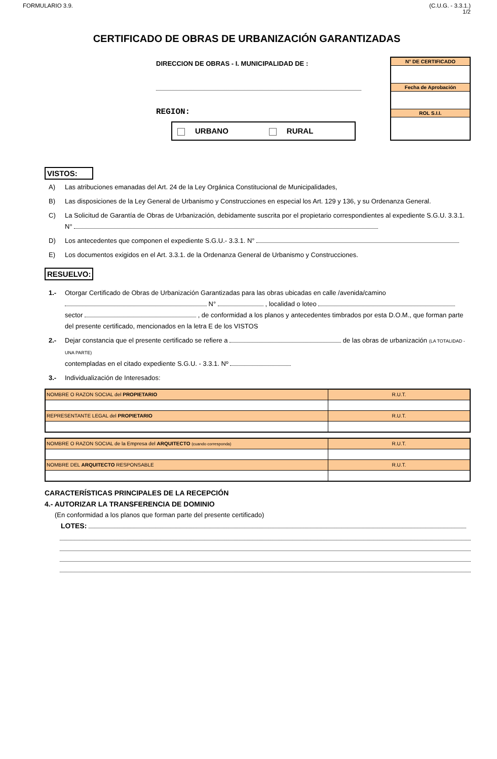FORMULARIO 3.9. (C.U.G. - 3.3.1.)
1/2
CERTIFICADO DE OBRAS DE URBANIZACIÓN GARANTIZADAS
DIRECCION DE OBRAS - I. MUNICIPALIDAD DE :
REGION:
URBANO RURAL
N° DE CERTIFICADO
Fecha de Aprobación
ROL S.I.I.
VISTOS:
A) Las atribuciones emanadas del Art. 24 de la Ley Orgánica Constitucional de Municipalidades,
B) Las disposiciones de la Ley General de Urbanismo y Construcciones en especial los Art. 129 y 136, y su Ordenanza General.
C) La Solicitud de Garantía de Obras de Urbanización, debidamente suscrita por el propietario correspondientes al expediente S.G.U. 3.3.1. N°
D) Los antecedentes que componen el expediente S.G.U.- 3.3.1. N°
E) Los documentos exigidos en el Art. 3.3.1. de la Ordenanza General de Urbanismo y Construcciones.
RESUELVO:
1.- Otorgar Certificado de Obras de Urbanización Garantizadas para las obras ubicadas en calle /avenida/camino N° , localidad o loteo
sector , de conformidad a los planos y antecedentes timbrados por esta D.O.M., que forman parte del presente certificado, mencionados en la letra E de los VISTOS
2.- Dejar constancia que el presente certificado se refiere a de las obras de urbanización (LA TOTALIDAD - UNA PARTE)
contempladas en el citado expediente S.G.U. - 3.3.1. Nº
3.- Individualización de Interesados:
| NOMBRE O RAZON SOCIAL del PROPIETARIO | R.U.T. |
| REPRESENTANTE LEGAL del PROPIETARIO | R.U.T. |
| NOMBRE O RAZON SOCIAL de la Empresa del ARQUITECTO (cuando corresponda) | R.U.T. |
| NOMBRE DEL ARQUITECTO RESPONSABLE | R.U.T. |
CARACTERÍSTICAS PRINCIPALES DE LA RECEPCIÓN
4.- AUTORIZAR LA TRANSFERENCIA DE DOMINIO
(En conformidad a los planos que forman parte del presente certificado)
LOTES: